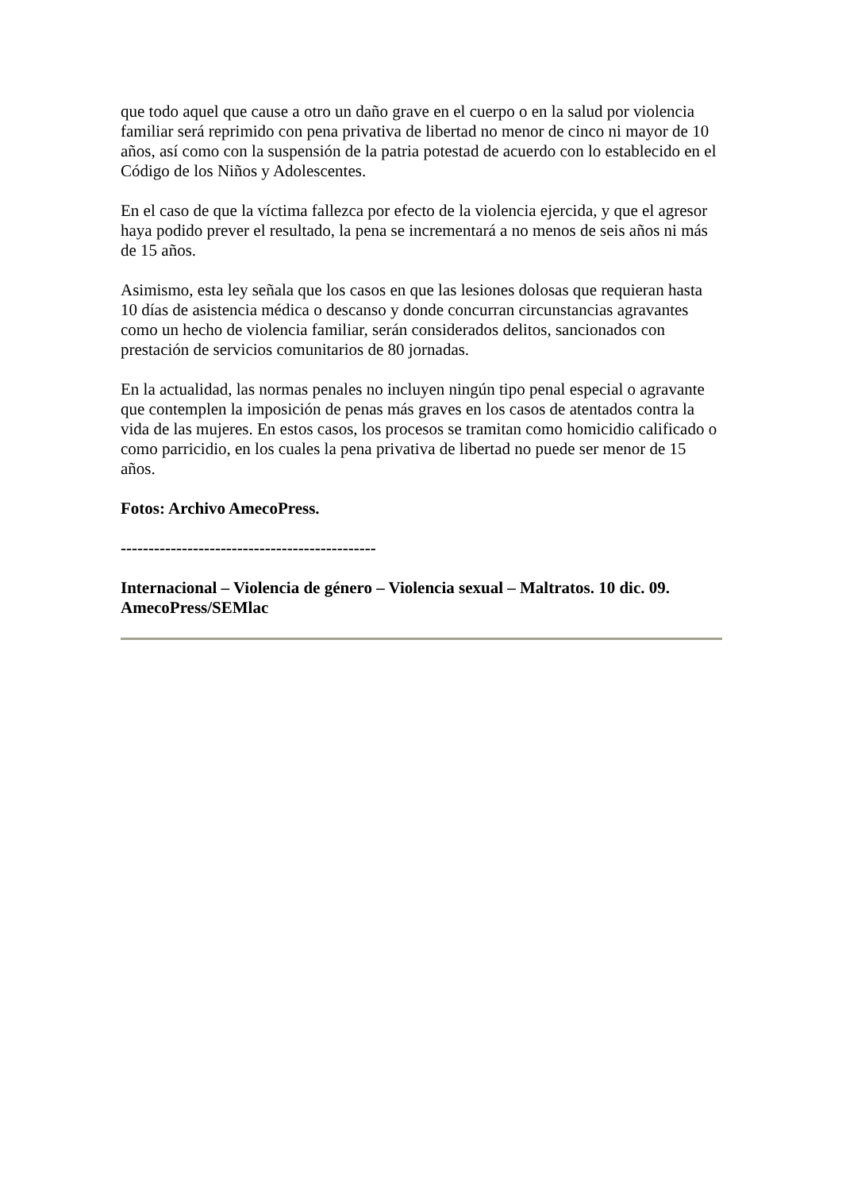que todo aquel que cause a otro un daño grave en el cuerpo o en la salud por violencia familiar será reprimido con pena privativa de libertad no menor de cinco ni mayor de 10 años, así como con la suspensión de la patria potestad de acuerdo con lo establecido en el Código de los Niños y Adolescentes.
En el caso de que la víctima fallezca por efecto de la violencia ejercida, y que el agresor haya podido prever el resultado, la pena se incrementará a no menos de seis años ni más de 15 años.
Asimismo, esta ley señala que los casos en que las lesiones dolosas que requieran hasta 10 días de asistencia médica o descanso y donde concurran circunstancias agravantes como un hecho de violencia familiar, serán considerados delitos, sancionados con prestación de servicios comunitarios de 80 jornadas.
En la actualidad, las normas penales no incluyen ningún tipo penal especial o agravante que contemplen la imposición de penas más graves en los casos de atentados contra la vida de las mujeres. En estos casos, los procesos se tramitan como homicidio calificado o como parricidio, en los cuales la pena privativa de libertad no puede ser menor de 15 años.
Fotos: Archivo AmecoPress.
----------------------------------------------
Internacional – Violencia de género – Violencia sexual – Maltratos. 10 dic. 09. AmecoPress/SEMlac